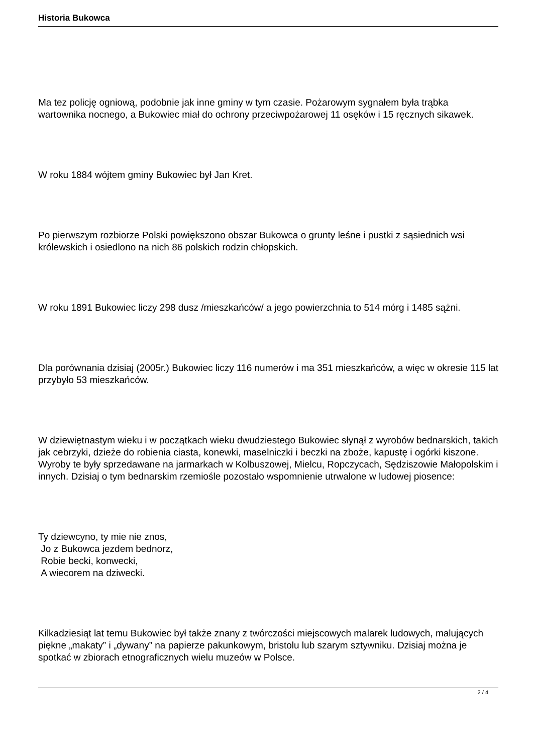Historia Bukowca
Ma tez policję ogniową, podobnie jak inne gminy w tym czasie. Pożarowym sygnałem była trąbka wartownika nocnego, a Bukowiec miał do ochrony przeciwpożarowej 11 osęków i 15 ręcznych sikawek.
W roku 1884 wójtem gminy Bukowiec był Jan Kret.
Po pierwszym rozbiorze Polski powiększono obszar Bukowca o grunty leśne i pustki z sąsiednich wsi królewskich i osiedlono na nich 86 polskich rodzin chłopskich.
W roku 1891 Bukowiec liczy 298 dusz /mieszkańców/ a jego powierzchnia to 514 mórg i 1485 sążni.
Dla porównania dzisiaj (2005r.) Bukowiec liczy 116 numerów i ma 351 mieszkańców, a więc w okresie 115 lat przybyło 53 mieszkańców.
W dziewiętnastym wieku i w początkach wieku dwudziestego Bukowiec słynął z wyrobów bednarskich, takich jak cebrzyki, dzieże do robienia ciasta, konewki, maselniczki i beczki na zboże, kapustę i ogórki kiszone. Wyroby te były sprzedawane na jarmarkach w Kolbuszowej, Mielcu, Ropczycach, Sędziszowie Małopolskim i innych. Dzisiaj o tym bednarskim rzemiośle pozostało wspomnienie utrwalone w ludowej piosence:
Ty dziewcyno, ty mie nie znos,
Jo z Bukowca jezdem bednorz,
Robie becki, konwecki,
A wiecorem na dziwecki.
Kilkadziesiąt lat temu Bukowiec był także znany z twórczości miejscowych malarek ludowych, malujących piękne „makaty” i „dywany” na papierze pakunkowym, bristolu lub szarym sztywniku. Dzisiaj można je spotkać w zbiorach etnograficznych wielu muzeów w Polsce.
2 / 4